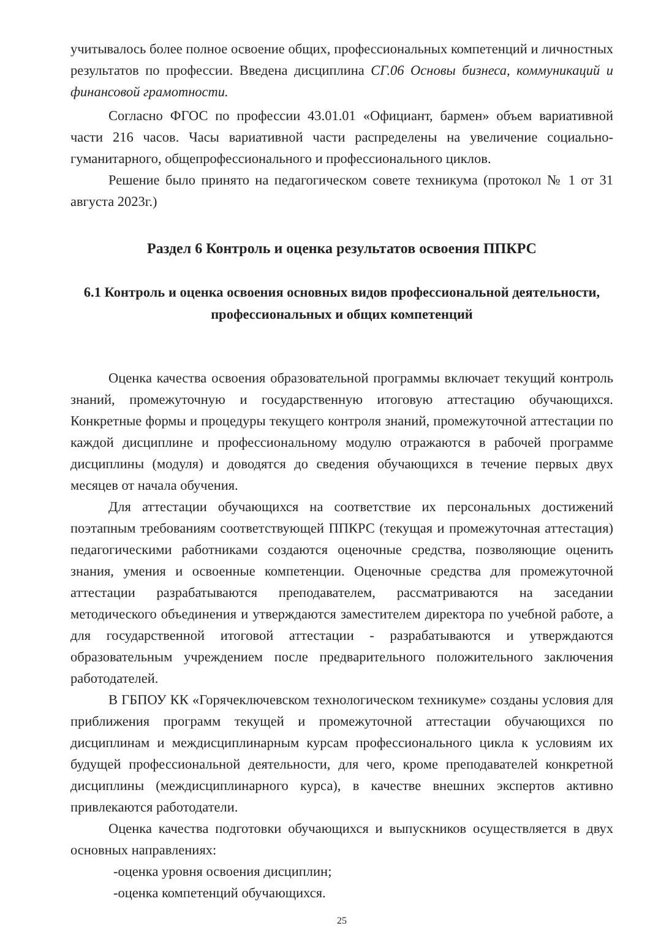учитывалось более полное освоение общих, профессиональных компетенций и личностных результатов по профессии. Введена дисциплина СГ.06 Основы бизнеса, коммуникаций и финансовой грамотности.
Согласно ФГОС по профессии 43.01.01 «Официант, бармен» объем вариативной части 216 часов. Часы вариативной части распределены на увеличение социально-гуманитарного, общепрофессионального и профессионального циклов.
Решение было принято на педагогическом совете техникума (протокол № 1 от 31 августа 2023г.)
Раздел 6 Контроль и оценка результатов освоения ППКРС
6.1 Контроль и оценка освоения основных видов профессиональной деятельности, профессиональных и общих компетенций
Оценка качества освоения образовательной программы включает текущий контроль знаний, промежуточную и государственную итоговую аттестацию обучающихся. Конкретные формы и процедуры текущего контроля знаний, промежуточной аттестации по каждой дисциплине и профессиональному модулю отражаются в рабочей программе дисциплины (модуля) и доводятся до сведения обучающихся в течение первых двух месяцев от начала обучения.
Для аттестации обучающихся на соответствие их персональных достижений поэтапным требованиям соответствующей ППКРС (текущая и промежуточная аттестация) педагогическими работниками создаются оценочные средства, позволяющие оценить знания, умения и освоенные компетенции. Оценочные средства для промежуточной аттестации разрабатываются преподавателем, рассматриваются на заседании методического объединения и утверждаются заместителем директора по учебной работе, а для государственной итоговой аттестации - разрабатываются и утверждаются образовательным учреждением после предварительного положительного заключения работодателей.
В ГБПОУ КК «Горячеключевском технологическом техникуме» созданы условия для приближения программ текущей и промежуточной аттестации обучающихся по дисциплинам и междисциплинарным курсам профессионального цикла к условиям их будущей профессиональной деятельности, для чего, кроме преподавателей конкретной дисциплины (междисциплинарного курса), в качестве внешних экспертов активно привлекаются работодатели.
Оценка качества подготовки обучающихся и выпускников осуществляется в двух основных направлениях:
-оценка уровня освоения дисциплин;
-оценка компетенций обучающихся.
25